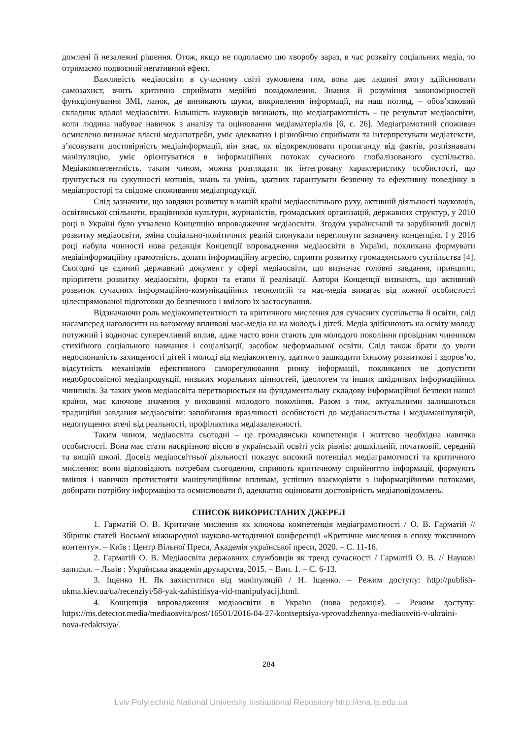домлені й незалежні рішення. Отож, якщо не подолаємо цю хворобу зараз, в час розквіту соціальних медіа, то отримаємо подвоєний негативний ефект.
Важливість медіаосвіти в сучасному світі зумовлена тим, вона дає людині змогу здійснювати самозахист, вчить критично сприймати медійні повідомлення. Знання й розуміння закономірностей функціонування ЗМІ, ланок, де виникають шуми, викривлення інформації, на наш погляд, – обов’язковий складник вдалої медіаосвіти. Більшість науковців визнають, що медіаграмотність – це результат медіаосвіти, коли людина набуває навичок з аналізу та оцінювання медіаматеріалів [6, с. 26]. Медіаграмотний споживач осмислено визначає власні медіапотреби, уміє адекватно і різнобічно сприймати та інтерпретувати медіатексти, з’ясовувати достовірність медіаінформації, він знає, як відокремлювати пропаганду від фактів, розпізнавати маніпуляцію, уміє орієнтуватися в інформаційних потоках сучасного глобалізованого суспільства. Медіакомпетентність, таким чином, можна розглядати як інтегровану характеристику особистості, що ґрунтується на сукупності мотивів, знань та умінь, здатних гарантувати безпечну та ефективну поведінку в медіапросторі та свідоме споживання медіапродукції.
Слід зазначити, що завдяки розвитку в нашій країні медіаосвітнього руху, активній діяльності науковців, освітянської спільноти, працівників культури, журналістів, громадських організацій, державних структур, у 2010 році в Україні було ухвалено Концепцію впровадження медіаосвіти. Згодом український та зарубіжний досвід розвитку медіаосвіти, зміна соціально-політичних реалій спонукали переглянути зазначену концепцію. І у 2016 році набула чинності нова редакція Концепції впровадження медіаосвіти в Україні, покликана формувати медіаінформаційну грамотність, долати інформаційну агресію, сприяти розвитку громадянського суспільства [4]. Сьогодні це єдиний державний документ у сфері медіаосвіти, що визначає головні завдання, принципи, пріоритети розвитку медіаосвіти, форми та етапи її реалізації. Автори Концепції визнають, що активний розвиток сучасних інформаційно-комунікаційних технологій та мас-медіа вимагає від кожної особистості цілеспрямованої підготовки до безпечного і вмілого їх застосування.
Відзначаючи роль медіакомпетентності та критичного мислення для сучасних суспільства й освіти, слід насамперед наголосити на вагомому впливові мас-медіа на на молодь і дітей. Медіа здійснюють на освіту молоді потужний і водночас суперечливий вплив, адже часто вони стають для молодого покоління провідним чинником стихійного соціального навчання і соціалізації, засобом неформальної освіти. Слід також брати до уваги недосконалість захищеності дітей і молоді від медіаконтенту, здатного зашкодити їхньому розвиткові і здоров’ю, відсутність механізмів ефективного саморегулювання ринку інформації, покликаних не допустити недобросовісної медіапродукції, низьких моральних цінностей, ідеологем та інших шкідливих інформаційних чинників. За таких умов медіаосвіта перетворюється на фундаментальну складову інформаційної безпеки нашої країни, має ключове значення у вихованні молодого покоління. Разом з тим, актуальними залишаються традиційні завдання медіаосвіти: запобігання вразливості особистості до медіанасильства і медіаманіпуляцій, недопущення втечі від реальності, профілактика медіазалежності.
Таким чином, медіаосвіта сьогодні – це громадянська компетенція і життєво необхідна навичка особистості. Вона має стати наскрізною віссю в українській освіті усіх рівнів: дошкільній, початковій, середній та вищій школі. Досвід медіаосвітньої діяльності показує високий потенціал медіаграмотності та критичного мислення: вони відповідають потребам сьогодення, сприяють критичному сприйняттю інформації, формують вміння і навички протистояти маніпуляційним впливам, успішно взаємодіяти з інформаційними потоками, добирати потрібну інформацію та осмислювати її, адекватно оцінювати достовірність медіаповідомлень.
СПИСОК ВИКОРИСТАНИХ ДЖЕРЕЛ
1. Гарматій О. В. Критичне мислення як ключова компетенція медіаграмотності / О. В. Гарматій // Збірник статей Восьмої міжнародної науково-методичної конференції «Критичне мислення в епоху токсичного контенту». – Київ : Центр Вільної Преси, Академія української преси, 2020. – С. 11-16.
2. Гарматій О. В. Медіаосвіта державних службовців як тренд сучасності / Гарматій О. В. // Наукові записки. – Львів : Українська академія друкарства, 2015. – Вип. 1. – С. 6-13.
3. Іщенко Н. Як захиститися від маніпуляцій / Н. Іщенко. – Режим доступу: http://publish-ukma.kiev.ua/ua/recenziyi/58-yak-zahistitisya-vid-manipulyacij.html.
4. Концепція впровадження медіаосвіти в Україні (нова редакція). – Режим доступу: https://ms.detector.media/mediaosvita/post/16501/2016-04-27-kontseptsiya-vprovadzhennya-mediaosviti-v-ukraini-nova-redaktsiya/.
284
Lviv Polytechnic National University Institutional Repository http://ena.lp.edu.ua